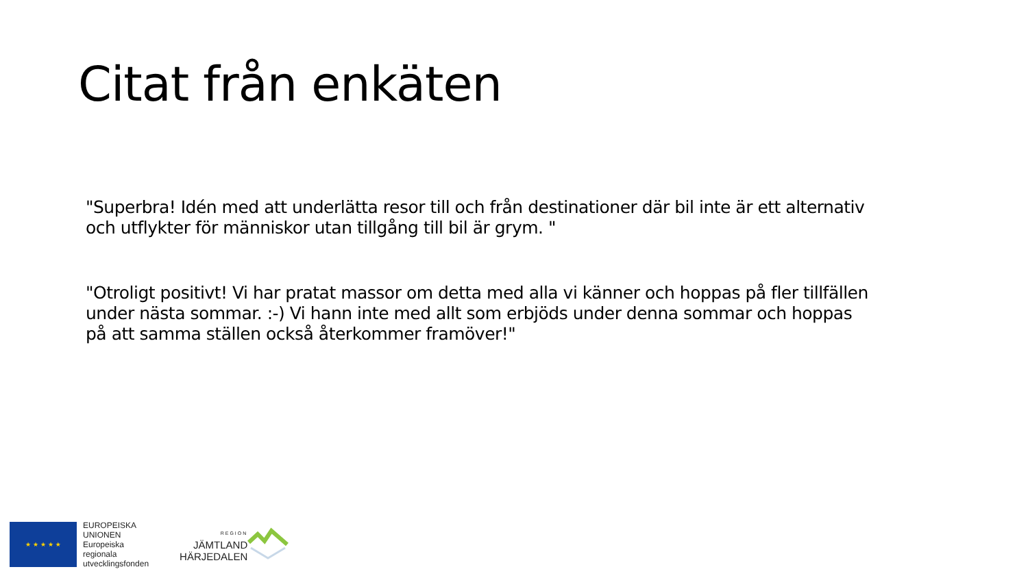Citat från enkäten
"Superbra! Idén med att underlätta resor till och från destinationer där bil inte är ett alternativ och utflykter för människor utan tillgång till bil är grym. "
"Otroligt positivt! Vi har pratat massor om detta med alla vi känner och hoppas på fler tillfällen under nästa sommar. :-) Vi hann inte med allt som erbjöds under denna sommar och hoppas på att samma ställen också återkommer framöver!"
★ ★ ★ ★ ★
EUROPEISKA
UNIONEN
Europeiska
regionala
utvecklingsfonden
REGION
JÄMTLAND
HÄRJEDALEN